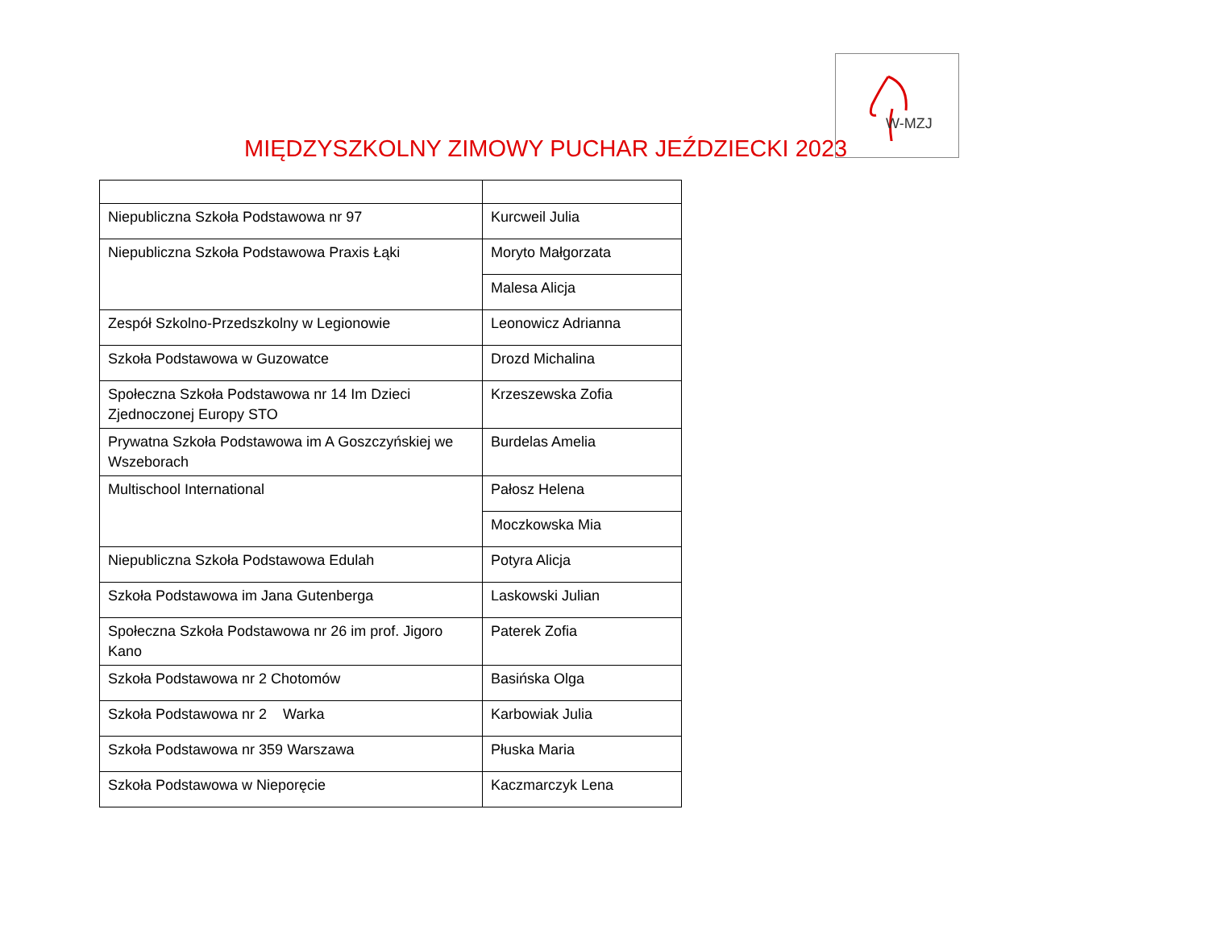MIĘDZYSZKOLNY ZIMOWY PUCHAR JEŹDZIECKI 2023
W-MZJ
| Niepubliczna Szkoła Podstawowa nr 97 | Kurcweil Julia |
| Niepubliczna Szkoła Podstawowa Praxis Łąki | Moryto Małgorzata |
| | Malesa Alicja |
| Zespół Szkolno-Przedszkolny w Legionowie | Leonowicz Adrianna |
| Szkoła Podstawowa w Guzowatce | Drozd Michalina |
| Społeczna Szkoła Podstawowa nr 14 Im Dzieci Zjednoczonej Europy STO | Krzeszewska Zofia |
| Prywatna Szkoła Podstawowa im A Goszczyńskiej we Wszeborach | Burdelas Amelia |
| Multischool International | Pałosz Helena |
| | Moczkowska Mia |
| Niepubliczna Szkoła Podstawowa Edulah | Potyra Alicja |
| Szkoła Podstawowa im Jana Gutenberga | Laskowski Julian |
| Społeczna Szkoła Podstawowa nr 26 im prof. Jigoro Kano | Paterek Zofia |
| Szkoła Podstawowa nr 2 Chotomów | Basińska Olga |
| Szkoła Podstawowa nr 2 Warka | Karbowiak Julia |
| Szkoła Podstawowa nr 359 Warszawa | Płuska Maria |
| Szkoła Podstawowa w Nieporęcie | Kaczmarczyk Lena |